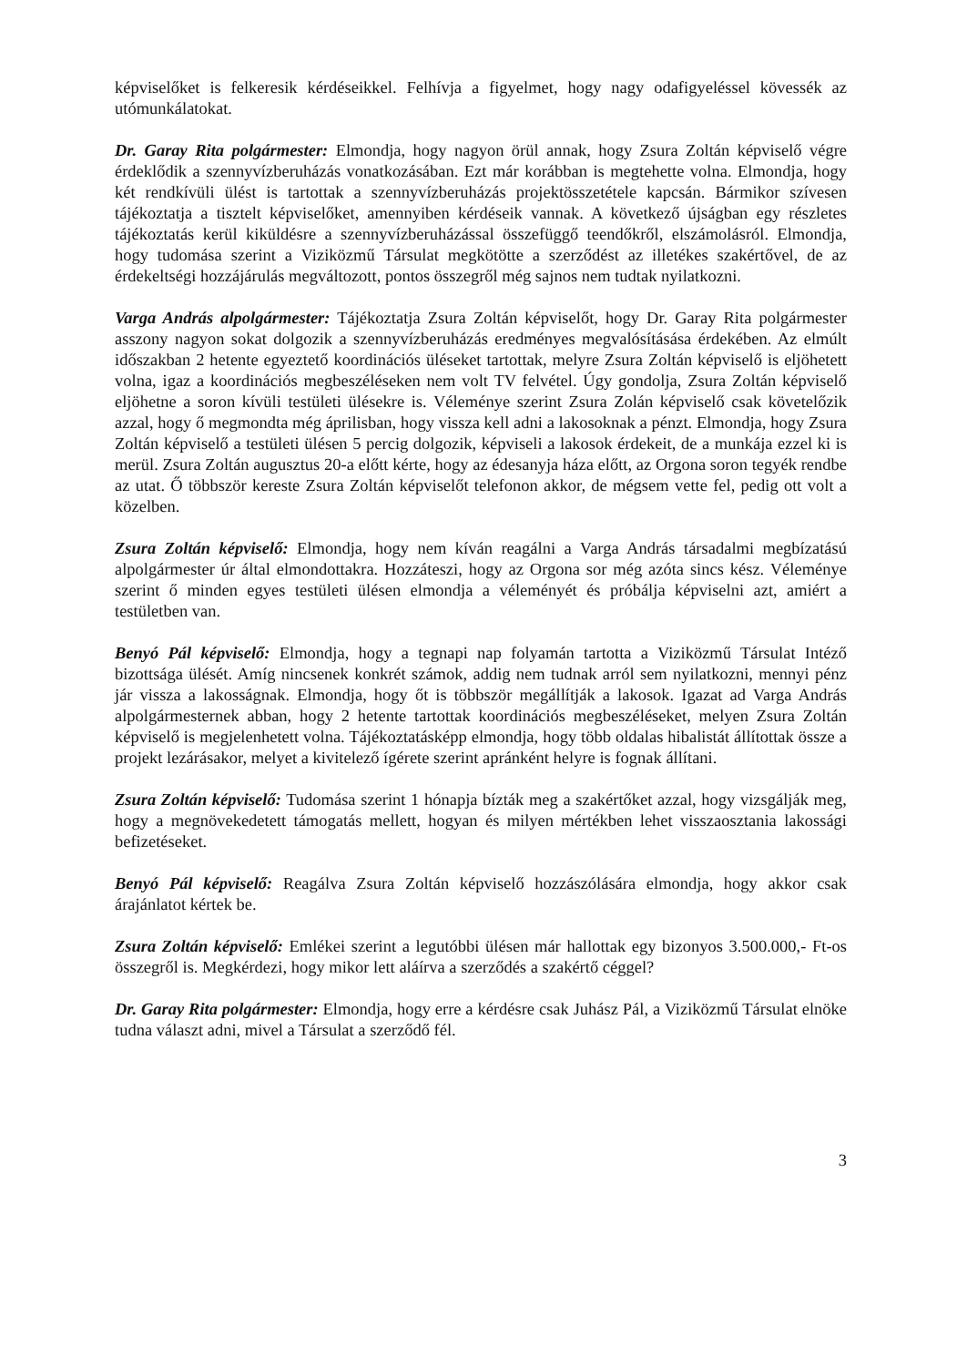képviselőket is felkeresik kérdéseikkel. Felhívja a figyelmet, hogy nagy odafigyeléssel kövessék az utómunkálatokat.
Dr. Garay Rita polgármester: Elmondja, hogy nagyon örül annak, hogy Zsura Zoltán képviselő végre érdeklődik a szennyvízberuházás vonatkozásában. Ezt már korábban is megtehette volna. Elmondja, hogy két rendkívüli ülést is tartottak a szennyvízberuházás projektösszetétele kapcsán. Bármikor szívesen tájékoztatja a tisztelt képviselőket, amennyiben kérdéseik vannak. A következő újságban egy részletes tájékoztatás kerül kiküldésre a szennyvízberuházással összefüggő teendőkről, elszámolásról. Elmondja, hogy tudomása szerint a Viziközmű Társulat megkötötte a szerződést az illetékes szakértővel, de az érdekeltségi hozzájárulás megváltozott, pontos összegről még sajnos nem tudtak nyilatkozni.
Varga András alpolgármester: Tájékoztatja Zsura Zoltán képviselőt, hogy Dr. Garay Rita polgármester asszony nagyon sokat dolgozik a szennyvízberuházás eredményes megvalósításása érdekében. Az elmúlt időszakban 2 hetente egyeztető koordinációs üléseket tartottak, melyre Zsura Zoltán képviselő is eljöhetett volna, igaz a koordinációs megbeszéléseken nem volt TV felvétel. Úgy gondolja, Zsura Zoltán képviselő eljöhetne a soron kívüli testületi ülésekre is. Véleménye szerint Zsura Zolán képviselő csak követelőzik azzal, hogy ő megmondta még áprilisban, hogy vissza kell adni a lakosoknak a pénzt. Elmondja, hogy Zsura Zoltán képviselő a testületi ülésen 5 percig dolgozik, képviseli a lakosok érdekeit, de a munkája ezzel ki is merül. Zsura Zoltán augusztus 20-a előtt kérte, hogy az édesanyja háza előtt, az Orgona soron tegyék rendbe az utat. Ő többször kereste Zsura Zoltán képviselőt telefonon akkor, de mégsem vette fel, pedig ott volt a közelben.
Zsura Zoltán képviselő: Elmondja, hogy nem kíván reagálni a Varga András társadalmi megbízatású alpolgármester úr által elmondottakra. Hozzáteszi, hogy az Orgona sor még azóta sincs kész. Véleménye szerint ő minden egyes testületi ülésen elmondja a véleményét és próbálja képviselni azt, amiért a testületben van.
Benyó Pál képviselő: Elmondja, hogy a tegnapi nap folyamán tartotta a Viziközmű Társulat Intéző bizottsága ülését. Amíg nincsenek konkrét számok, addig nem tudnak arról sem nyilatkozni, mennyi pénz jár vissza a lakosságnak. Elmondja, hogy őt is többször megállítják a lakosok. Igazat ad Varga András alpolgármesternek abban, hogy 2 hetente tartottak koordinációs megbeszéléseket, melyen Zsura Zoltán képviselő is megjelenhetett volna. Tájékoztatásképp elmondja, hogy több oldalas hibalistát állítottak össze a projekt lezárásakor, melyet a kivitelező ígérete szerint apránként helyre is fognak állítani.
Zsura Zoltán képviselő: Tudomása szerint 1 hónapja bízták meg a szakértőket azzal, hogy vizsgálják meg, hogy a megnövekedetett támogatás mellett, hogyan és milyen mértékben lehet visszaosztania lakossági befizetéseket.
Benyó Pál képviselő: Reagálva Zsura Zoltán képviselő hozzászólására elmondja, hogy akkor csak árajánlatot kértek be.
Zsura Zoltán képviselő: Emlékei szerint a legutóbbi ülésen már hallottak egy bizonyos 3.500.000,- Ft-os összegről is. Megkérdezi, hogy mikor lett aláírva a szerződés a szakértő céggel?
Dr. Garay Rita polgármester: Elmondja, hogy erre a kérdésre csak Juhász Pál, a Viziközmű Társulat elnöke tudna választ adni, mivel a Társulat a szerződő fél.
3